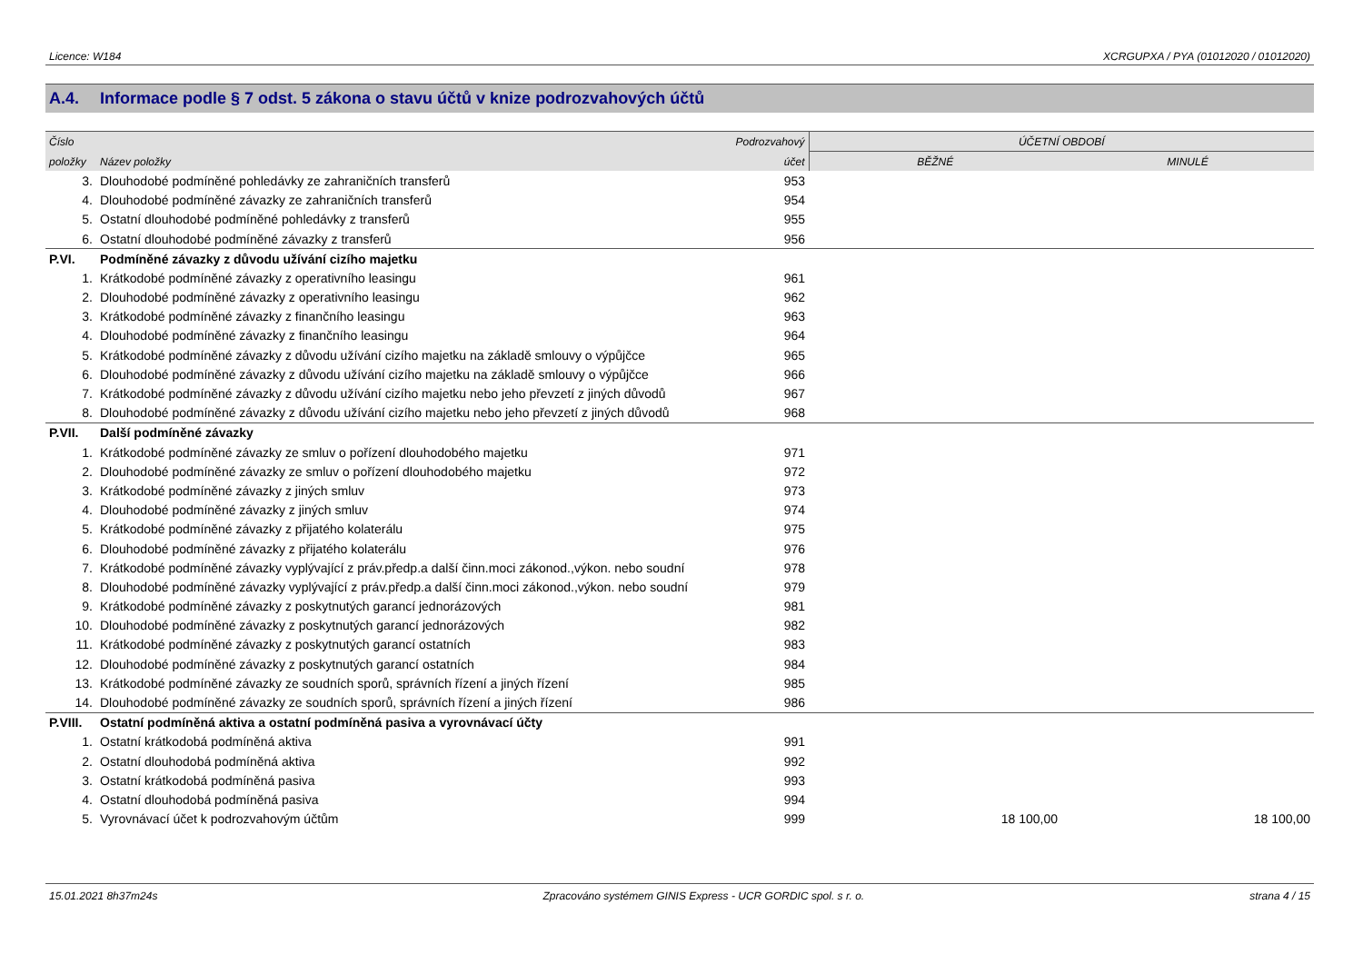Licence: W184 XCRGUPXA / PYA (01012020 / 01012020)
A.4. Informace podle § 7 odst. 5 zákona o stavu účtů v knize podrozvahových účtů
| Číslo | | Podrozvahový | ÚČETNÍ OBDOBÍ | |
| --- | --- | --- | --- | --- |
| položky | Název položky | účet | BĚŽNÉ | MINULÉ |
| 3. | Dlouhodobé podmíněné pohledávky ze zahraničních transferů | 953 | | |
| 4. | Dlouhodobé podmíněné závazky ze zahraničních transferů | 954 | | |
| 5. | Ostatní dlouhodobé podmíněné pohledávky z transferů | 955 | | |
| 6. | Ostatní dlouhodobé podmíněné závazky z transferů | 956 | | |
| P.VI. | Podmíněné závazky z důvodu užívání cizího majetku | | | |
| 1. | Krátkodobé podmíněné závazky z operativního leasingu | 961 | | |
| 2. | Dlouhodobé podmíněné závazky z operativního leasingu | 962 | | |
| 3. | Krátkodobé podmíněné závazky z finančního leasingu | 963 | | |
| 4. | Dlouhodobé podmíněné závazky z finančního leasingu | 964 | | |
| 5. | Krátkodobé podmíněné závazky z důvodu užívání cizího majetku na základě smlouvy o výpůjčce | 965 | | |
| 6. | Dlouhodobé podmíněné závazky z důvodu užívání cizího majetku na základě smlouvy o výpůjčce | 966 | | |
| 7. | Krátkodobé podmíněné závazky z důvodu užívání cizího majetku nebo jeho převzetí z jiných důvodů | 967 | | |
| 8. | Dlouhodobé podmíněné závazky z důvodu užívání cizího majetku nebo jeho převzetí z jiných důvodů | 968 | | |
| P.VII. | Další podmíněné závazky | | | |
| 1. | Krátkodobé podmíněné závazky ze smluv o pořízení dlouhodobého majetku | 971 | | |
| 2. | Dlouhodobé podmíněné závazky ze smluv o pořízení dlouhodobého majetku | 972 | | |
| 3. | Krátkodobé podmíněné závazky z jiných smluv | 973 | | |
| 4. | Dlouhodobé podmíněné závazky z jiných smluv | 974 | | |
| 5. | Krátkodobé podmíněné závazky z přijatého kolaterálu | 975 | | |
| 6. | Dlouhodobé podmíněné závazky z přijatého kolaterálu | 976 | | |
| 7. | Krátkodobé podmíněné závazky vyplývající z práv.předp.a další činn.moci zákonod.,výkon. nebo soudní | 978 | | |
| 8. | Dlouhodobé podmíněné závazky vyplývající z práv.předp.a další činn.moci zákonod.,výkon. nebo soudní | 979 | | |
| 9. | Krátkodobé podmíněné závazky z poskytnutých garancí jednorázových | 981 | | |
| 10. | Dlouhodobé podmíněné závazky z poskytnutých garancí jednorázových | 982 | | |
| 11. | Krátkodobé podmíněné závazky z poskytnutých garancí ostatních | 983 | | |
| 12. | Dlouhodobé podmíněné závazky z poskytnutých garancí ostatních | 984 | | |
| 13. | Krátkodobé podmíněné závazky ze soudních sporů, správních řízení a jiných řízení | 985 | | |
| 14. | Dlouhodobé podmíněné závazky ze soudních sporů, správních řízení a jiných řízení | 986 | | |
| P.VIII. | Ostatní podmíněná aktiva a ostatní podmíněná pasiva a vyrovnávací účty | | | |
| 1. | Ostatní krátkodobá podmíněná aktiva | 991 | | |
| 2. | Ostatní dlouhodobá podmíněná aktiva | 992 | | |
| 3. | Ostatní krátkodobá podmíněná pasiva | 993 | | |
| 4. | Ostatní dlouhodobá podmíněná pasiva | 994 | | |
| 5. | Vyrovnávací účet k podrozvahovým účtům | 999 | 18 100,00 | 18 100,00 |
15.01.2021 8h37m24s Zpracováno systémem GINIS Express - UCR GORDIC spol. s r. o. strana 4 / 15